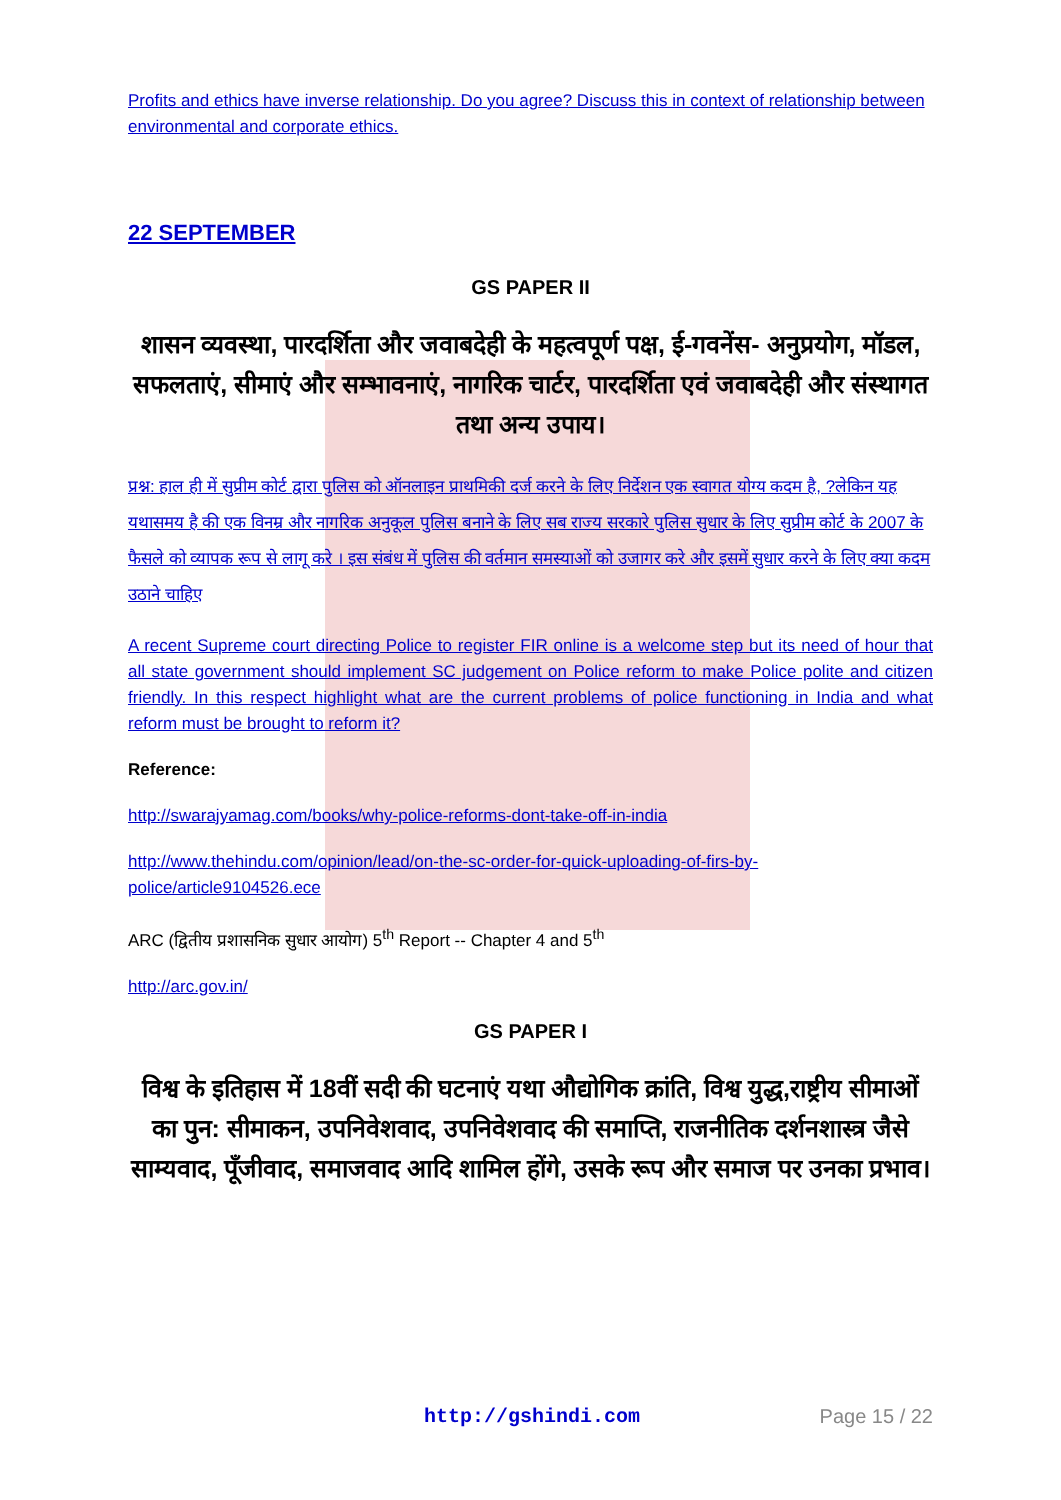Profits and ethics have inverse relationship. Do you agree? Discuss this in context of relationship between environmental and corporate ethics.
22 SEPTEMBER
GS PAPER II
शासन व्यवस्था, पारदर्शिता और जवाबदेही के महत्वपूर्ण पक्ष, ई-गवनेंस- अनुप्रयोग, मॉडल, सफलताएं, सीमाएं और सम्भावनाएं, नागरिक चार्टर, पारदर्शिता एवं जवाबदेही और संस्थागत तथा अन्य उपाय।
प्रश्न: हाल ही में सुप्रीम कोर्ट द्वारा पुलिस को ऑनलाइन प्राथमिकी दर्ज करने के लिए निर्देशन एक स्वागत योग्य कदम है, ?लेकिन यह यथासमय है की एक विनम्र और नागरिक अनुकूल पुलिस बनाने के लिए सब राज्य सरकारे पुलिस सुधार के लिए सुप्रीम कोर्ट के 2007 के फैसले को व्यापक रूप से लागू करे । इस संबंध में पुलिस की वर्तमान समस्याओं को उजागर करे और इसमें सुधार करने के लिए क्या कदम उठाने चाहिए
A recent Supreme court directing Police to register FIR online is a welcome step but its need of hour that all state government should implement SC judgement on Police reform to make Police polite and citizen friendly. In this respect highlight what are the current problems of police functioning in India and what reform must be brought to reform it?
Reference:
http://swarajyamag.com/books/why-police-reforms-dont-take-off-in-india
http://www.thehindu.com/opinion/lead/on-the-sc-order-for-quick-uploading-of-firs-by-police/article9104526.ece
ARC (द्वितीय प्रशासनिक सुधार आयोग) 5<sup>th</sup> Report -- Chapter 4 and 5<sup>th</sup>
http://arc.gov.in/
GS PAPER I
विश्व के इतिहास में 18वीं सदी की घटनाएं यथा औद्योगिक क्रांति, विश्व युद्ध,राष्ट्रीय सीमाओं का पुन: सीमाकन, उपनिवेशवाद, उपनिवेशवाद की समाप्ति, राजनीतिक दर्शनशास्त्र जैसे साम्यवाद, पूँजीवाद, समाजवाद आदि शामिल होंगे, उसके रूप और समाज पर उनका प्रभाव।
http://gshindi.com Page 15 / 22